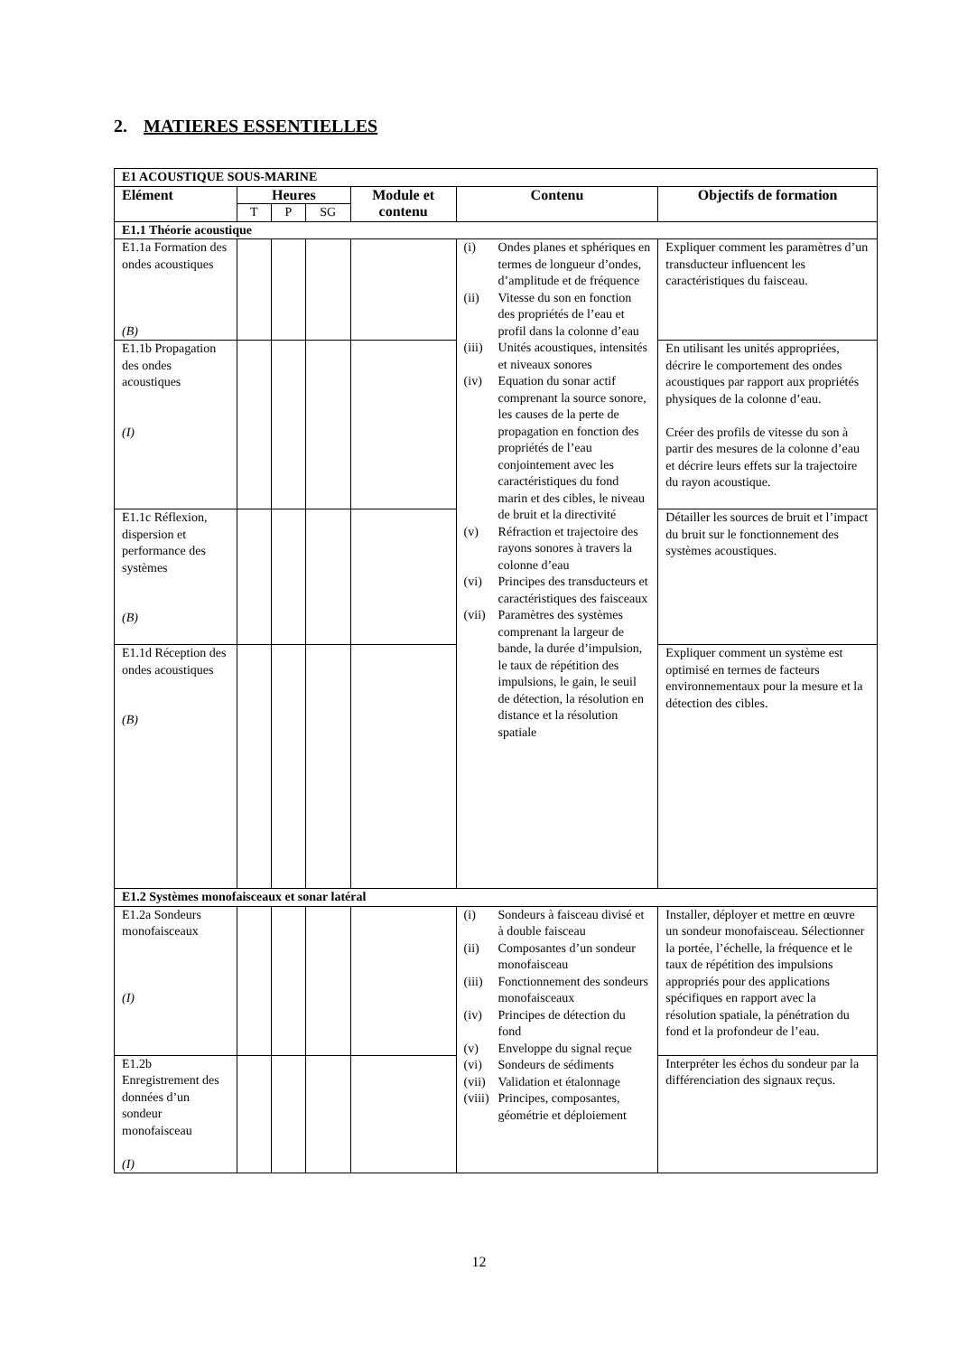2. MATIERES ESSENTIELLES
| E1 ACOUSTIQUE SOUS-MARINE | | | | | | |
| --- | --- | --- | --- | --- | --- | --- |
| Elément | Heures | | | Module et contenu | Contenu | Objectifs de formation |
| | T | P | SG | | | |
| E1.1 Théorie acoustique | | | | | | |
| E1.1a Formation des ondes acoustiques (B) | | | | | (i) Ondes planes et sphériques en termes de longueur d’ondes, d’amplitude et de fréquence (ii) Vitesse du son en fonction des propriétés de l’eau et profil dans la colonne d’eau (iii) Unités acoustiques, intensités et niveaux sonores (iv) Equation du sonar actif comprenant la source sonore, les causes de la perte de propagation en fonction des propriétés de l’eau conjointement avec les caractéristiques du fond marin et des cibles, le niveau de bruit et la directivité (v) Réfraction et trajectoire des rayons sonores à travers la colonne d’eau (vi) Principes des transducteurs et caractéristiques des faisceaux (vii) Paramètres des systèmes comprenant la largeur de bande, la durée d’impulsion, le taux de répétition des impulsions, le gain, le seuil de détection, la résolution en distance et la résolution spatiale | Expliquer comment les paramètres d’un transducteur influencent les caractéristiques du faisceau. |
| E1.1b Propagation des ondes acoustiques (I) | | | | | | En utilisant les unités appropriées, décrire le comportement des ondes acoustiques par rapport aux propriétés physiques de la colonne d’eau. Créer des profils de vitesse du son à partir des mesures de la colonne d’eau et décrire leurs effets sur la trajectoire du rayon acoustique. |
| E1.1c Réflexion, dispersion et performance des systèmes (B) | | | | | | Détailler les sources de bruit et l’impact du bruit sur le fonctionnement des systèmes acoustiques. |
| E1.1d Réception des ondes acoustiques (B) | | | | | | Expliquer comment un système est optimisé en termes de facteurs environnementaux pour la mesure et la détection des cibles. |
| E1.2 Systèmes monofaisceaux et sonar latéral | | | | | | |
| E1.2a Sondeurs monofaisceaux (I) | | | | | (i) Sondeurs à faisceau divisé et à double faisceau (ii) Composantes d’un sondeur monofaisceau (iii) Fonctionnement des sondeurs monofaisceaux (iv) Principes de détection du fond (v) Enveloppe du signal reçue (vi) Sondeurs de sédiments (vii) Validation et étalonnage (viii) Principes, composantes, géométrie et déploiement | Installer, déployer et mettre en œuvre un sondeur monofaisceau. Sélectionner la portée, l’échelle, la fréquence et le taux de répétition des impulsions appropriés pour des applications spécifiques en rapport avec la résolution spatiale, la pénétration du fond et la profondeur de l’eau. |
| E1.2b Enregistrement des données d’un sondeur monofaisceau (I) | | | | | | Interpréter les échos du sondeur par la différenciation des signaux reçus. |
12